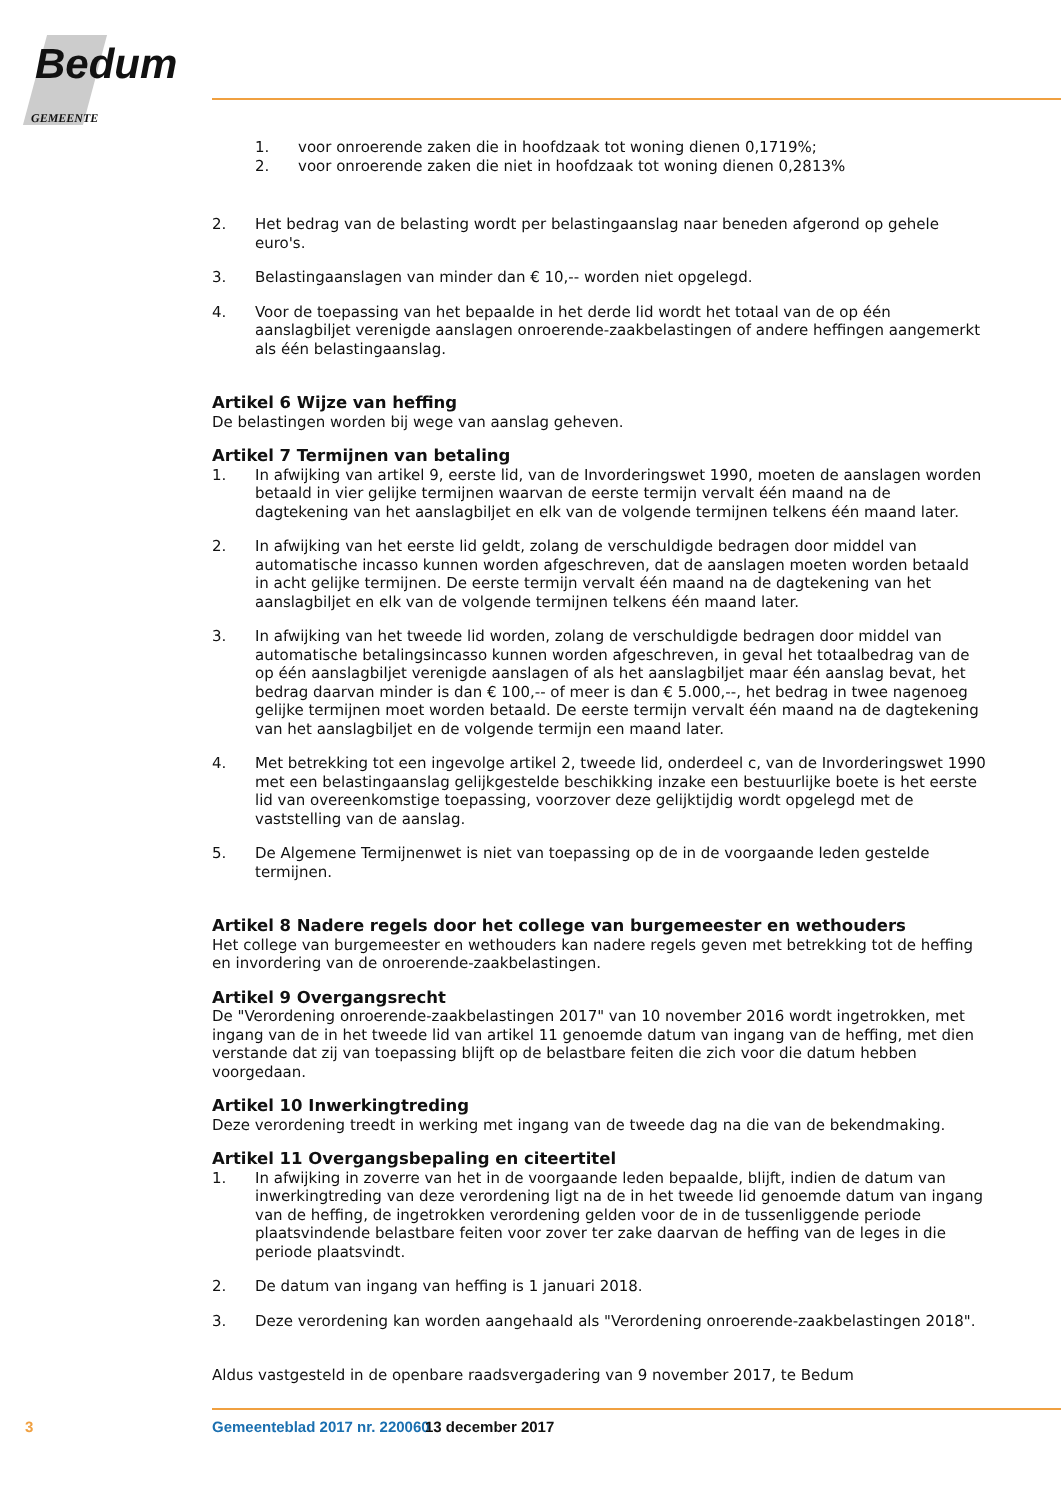Bedum
GEMEENTE
1. voor onroerende zaken die in hoofdzaak tot woning dienen 0,1719%;
2. voor onroerende zaken die niet in hoofdzaak tot woning dienen 0,2813%
2. Het bedrag van de belasting wordt per belastingaanslag naar beneden afgerond op gehele euro's.
3. Belastingaanslagen van minder dan € 10,-- worden niet opgelegd.
4. Voor de toepassing van het bepaalde in het derde lid wordt het totaal van de op één aanslagbiljet verenigde aanslagen onroerende-zaakbelastingen of andere heffingen aangemerkt als één belastingaanslag.
Artikel 6 Wijze van heffing
De belastingen worden bij wege van aanslag geheven.
Artikel 7 Termijnen van betaling
1. In afwijking van artikel 9, eerste lid, van de Invorderingswet 1990, moeten de aanslagen worden betaald in vier gelijke termijnen waarvan de eerste termijn vervalt één maand na de dagtekening van het aanslagbiljet en elk van de volgende termijnen telkens één maand later.
2. In afwijking van het eerste lid geldt, zolang de verschuldigde bedragen door middel van automatische incasso kunnen worden afgeschreven, dat de aanslagen moeten worden betaald in acht gelijke termijnen. De eerste termijn vervalt één maand na de dagtekening van het aanslagbiljet en elk van de volgende termijnen telkens één maand later.
3. In afwijking van het tweede lid worden, zolang de verschuldigde bedragen door middel van automatische betalingsincasso kunnen worden afgeschreven, in geval het totaalbedrag van de op één aanslagbiljet verenigde aanslagen of als het aanslagbiljet maar één aanslag bevat, het bedrag daarvan minder is dan € 100,-- of meer is dan € 5.000,--, het bedrag in twee nagenoeg gelijke termijnen moet worden betaald. De eerste termijn vervalt één maand na de dagtekening van het aanslagbiljet en de volgende termijn een maand later.
4. Met betrekking tot een ingevolge artikel 2, tweede lid, onderdeel c, van de Invorderingswet 1990 met een belastingaanslag gelijkgestelde beschikking inzake een bestuurlijke boete is het eerste lid van overeenkomstige toepassing, voorzover deze gelijktijdig wordt opgelegd met de vaststelling van de aanslag.
5. De Algemene Termijnenwet is niet van toepassing op de in de voorgaande leden gestelde termijnen.
Artikel 8 Nadere regels door het college van burgemeester en wethouders
Het college van burgemeester en wethouders kan nadere regels geven met betrekking tot de heffing en invordering van de onroerende-zaakbelastingen.
Artikel 9 Overgangsrecht
De "Verordening onroerende-zaakbelastingen 2017" van 10 november 2016 wordt ingetrokken, met ingang van de in het tweede lid van artikel 11 genoemde datum van ingang van de heffing, met dien verstande dat zij van toepassing blijft op de belastbare feiten die zich voor die datum hebben voorgedaan.
Artikel 10 Inwerkingtreding
Deze verordening treedt in werking met ingang van de tweede dag na die van de bekendmaking.
Artikel 11 Overgangsbepaling en citeertitel
1. In afwijking in zoverre van het in de voorgaande leden bepaalde, blijft, indien de datum van inwerkingtreding van deze verordening ligt na de in het tweede lid genoemde datum van ingang van de heffing, de ingetrokken verordening gelden voor de in de tussenliggende periode plaatsvindende belastbare feiten voor zover ter zake daarvan de heffing van de leges in die periode plaatsvindt.
2. De datum van ingang van heffing is 1 januari 2018.
3. Deze verordening kan worden aangehaald als "Verordening onroerende-zaakbelastingen 2018".
Aldus vastgesteld in de openbare raadsvergadering van 9 november 2017, te Bedum
3 Gemeenteblad 2017 nr. 220060 13 december 2017